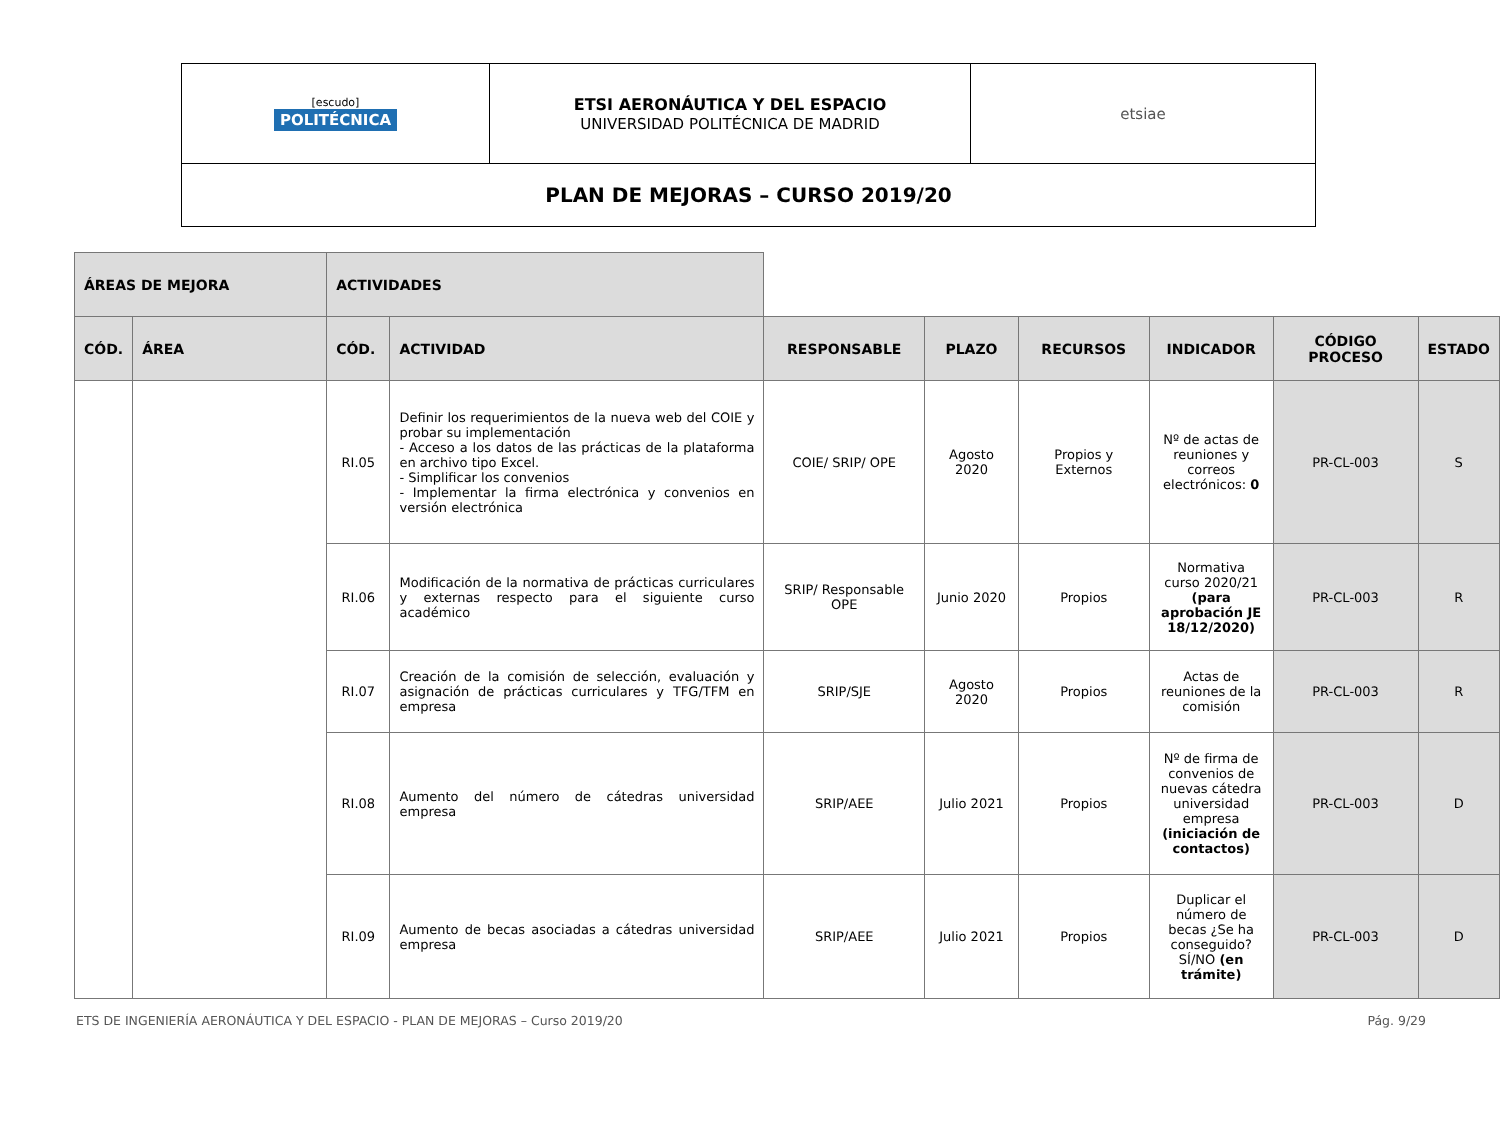| [escudo] POLITÉCNICA | ETSI AERONÁUTICA Y DEL ESPACIO UNIVERSIDAD POLITÉCNICA DE MADRID | etsiae |
| PLAN DE MEJORAS – CURSO 2019/20 | | |
| ÁREAS DE MEJORA | | ACTIVIDADES | | | | | | | |
| CÓD. | ÁREA | CÓD. | ACTIVIDAD | RESPONSABLE | PLAZO | RECURSOS | INDICADOR | CÓDIGO PROCESO | ESTADO |
| | | RI.05 | Definir los requerimientos de la nueva web del COIE y probar su implementación - Acceso a los datos de las prácticas de la plataforma en archivo tipo Excel. - Simplificar los convenios - Implementar la firma electrónica y convenios en versión electrónica | COIE/ SRIP/ OPE | Agosto 2020 | Propios y Externos | Nº de actas de reuniones y correos electrónicos: 0 | PR-CL-003 | S |
| | | RI.06 | Modificación de la normativa de prácticas curriculares y externas respecto para el siguiente curso académico | SRIP/ Responsable OPE | Junio 2020 | Propios | Normativa curso 2020/21 (para aprobación JE 18/12/2020) | PR-CL-003 | R |
| | | RI.07 | Creación de la comisión de selección, evaluación y asignación de prácticas curriculares y TFG/TFM en empresa | SRIP/SJE | Agosto 2020 | Propios | Actas de reuniones de la comisión | PR-CL-003 | R |
| | | RI.08 | Aumento del número de cátedras universidad empresa | SRIP/AEE | Julio 2021 | Propios | Nº de firma de convenios de nuevas cátedra universidad empresa (iniciación de contactos) | PR-CL-003 | D |
| | | RI.09 | Aumento de becas asociadas a cátedras universidad empresa | SRIP/AEE | Julio 2021 | Propios | Duplicar el número de becas ¿Se ha conseguido? SÍ/NO (en trámite) | PR-CL-003 | D |
ETS DE INGENIERÍA AERONÁUTICA Y DEL ESPACIO - PLAN DE MEJORAS – Curso 2019/20 Pág. 9/29